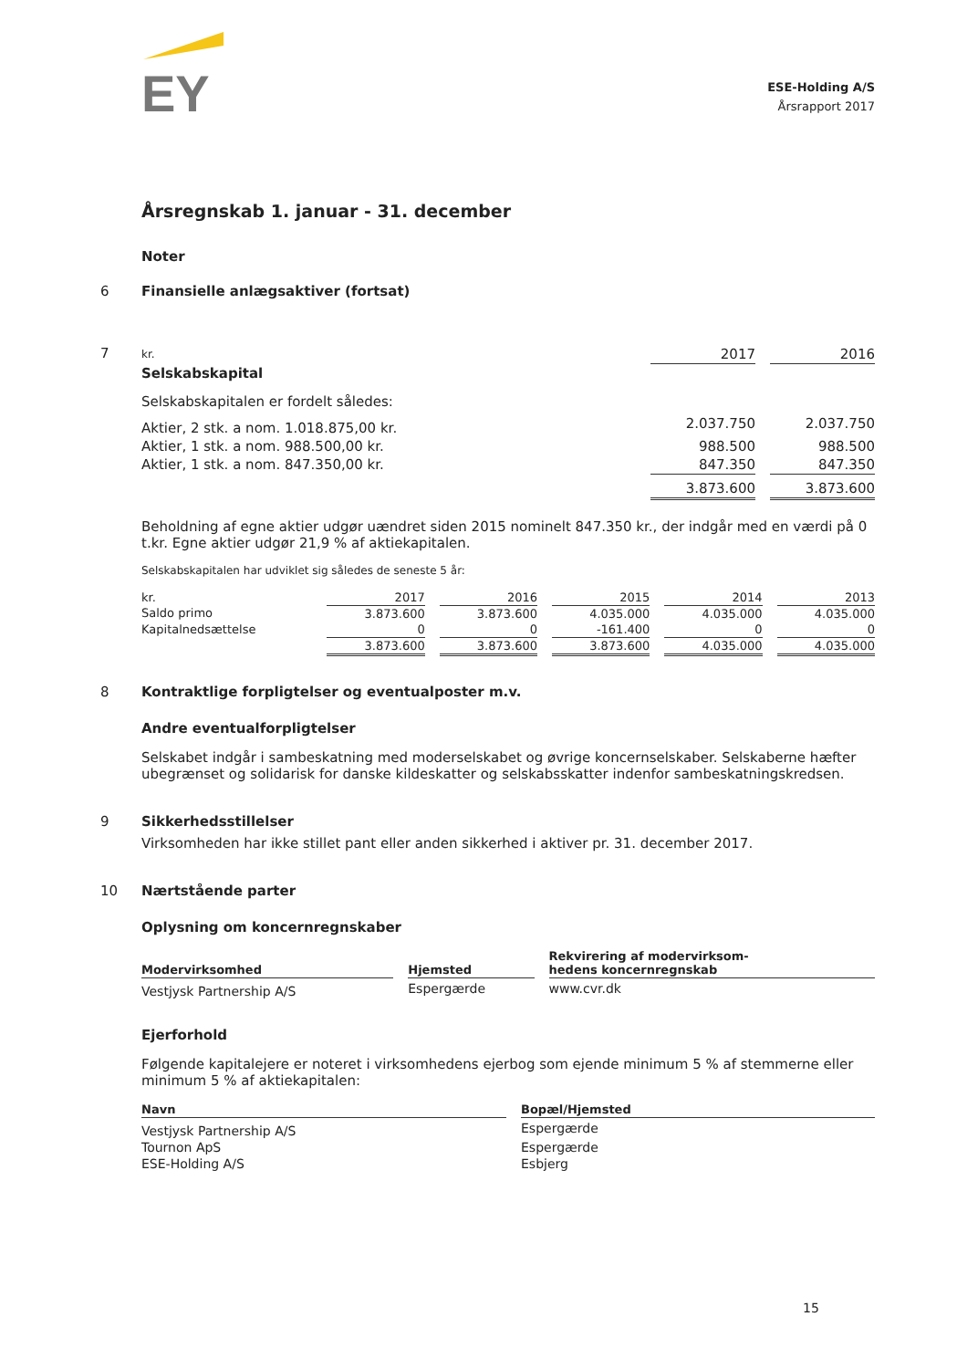EY
ESE-Holding A/S
Årsrapport 2017
Årsregnskab 1. januar - 31. december
Noter
6 Finansielle anlægsaktiver (fortsat)
7
| kr. | 2017 | | 2016 |
| Selskabskapital | | | |
| Selskabskapitalen er fordelt således: | | | |
| Aktier, 2 stk. a nom. 1.018.875,00 kr. | 2.037.750 | | 2.037.750 |
| Aktier, 1 stk. a nom. 988.500,00 kr. | 988.500 | | 988.500 |
| Aktier, 1 stk. a nom. 847.350,00 kr. | 847.350 | | 847.350 |
| | 3.873.600 | | 3.873.600 |
Beholdning af egne aktier udgør uændret siden 2015 nominelt 847.350 kr., der indgår med en værdi på 0 t.kr. Egne aktier udgør 21,9 % af aktiekapitalen.
Selskabskapitalen har udviklet sig således de seneste 5 år:
| kr. | 2017 | | 2016 | | 2015 | | 2014 | | 2013 |
| Saldo primo | 3.873.600 | | 3.873.600 | | 4.035.000 | | 4.035.000 | | 4.035.000 |
| Kapitalnedsættelse | 0 | | 0 | | -161.400 | | 0 | | 0 |
| | 3.873.600 | | 3.873.600 | | 3.873.600 | | 4.035.000 | | 4.035.000 |
8 Kontraktlige forpligtelser og eventualposter m.v.
Andre eventualforpligtelser
Selskabet indgår i sambeskatning med moderselskabet og øvrige koncernselskaber. Selskaberne hæfter ubegrænset og solidarisk for danske kildeskatter og selskabsskatter indenfor sambeskatningskredsen.
9 Sikkerhedsstillelser
Virksomheden har ikke stillet pant eller anden sikkerhed i aktiver pr. 31. december 2017.
10 Nærtstående parter
Oplysning om koncernregnskaber
| Modervirksomhed | | Hjemsted | | Rekvirering af modervirksom- hedens koncernregnskab |
| Vestjysk Partnership A/S | | Espergærde | | www.cvr.dk |
Ejerforhold
Følgende kapitalejere er noteret i virksomhedens ejerbog som ejende minimum 5 % af stemmerne eller minimum 5 % af aktiekapitalen:
| Navn | | Bopæl/Hjemsted |
| Vestjysk Partnership A/S | | Espergærde |
| Tournon ApS | | Espergærde |
| ESE-Holding A/S | | Esbjerg |
15